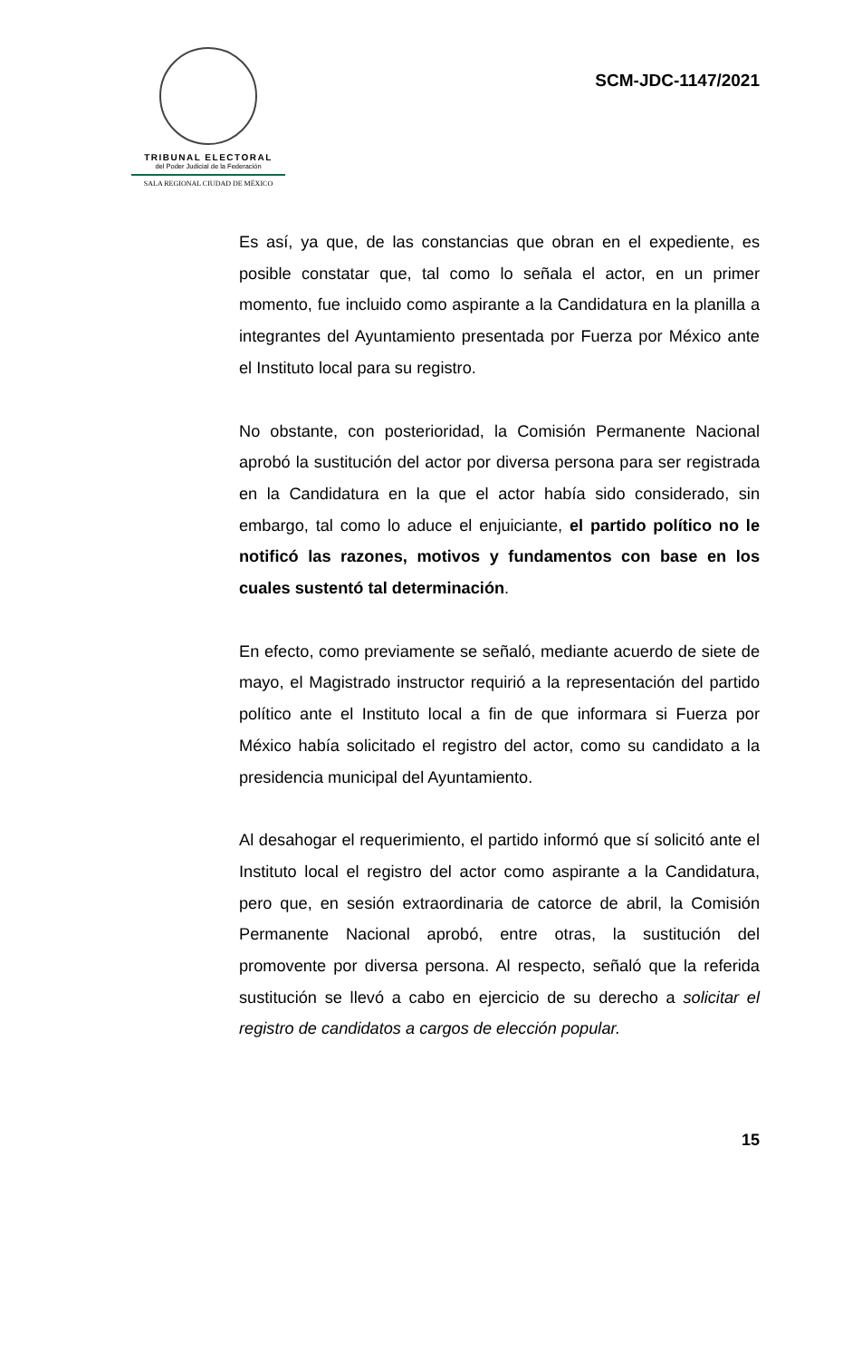TRIBUNAL ELECTORAL
del Poder Judicial de la Federación
SALA REGIONAL CIUDAD DE MÉXICO
SCM-JDC-1147/2021
Es así, ya que, de las constancias que obran en el expediente, es posible constatar que, tal como lo señala el actor, en un primer momento, fue incluido como aspirante a la Candidatura en la planilla a integrantes del Ayuntamiento presentada por Fuerza por México ante el Instituto local para su registro.
No obstante, con posterioridad, la Comisión Permanente Nacional aprobó la sustitución del actor por diversa persona para ser registrada en la Candidatura en la que el actor había sido considerado, sin embargo, tal como lo aduce el enjuiciante, el partido político no le notificó las razones, motivos y fundamentos con base en los cuales sustentó tal determinación.
En efecto, como previamente se señaló, mediante acuerdo de siete de mayo, el Magistrado instructor requirió a la representación del partido político ante el Instituto local a fin de que informara si Fuerza por México había solicitado el registro del actor, como su candidato a la presidencia municipal del Ayuntamiento.
Al desahogar el requerimiento, el partido informó que sí solicitó ante el Instituto local el registro del actor como aspirante a la Candidatura, pero que, en sesión extraordinaria de catorce de abril, la Comisión Permanente Nacional aprobó, entre otras, la sustitución del promovente por diversa persona. Al respecto, señaló que la referida sustitución se llevó a cabo en ejercicio de su derecho a solicitar el registro de candidatos a cargos de elección popular.
15